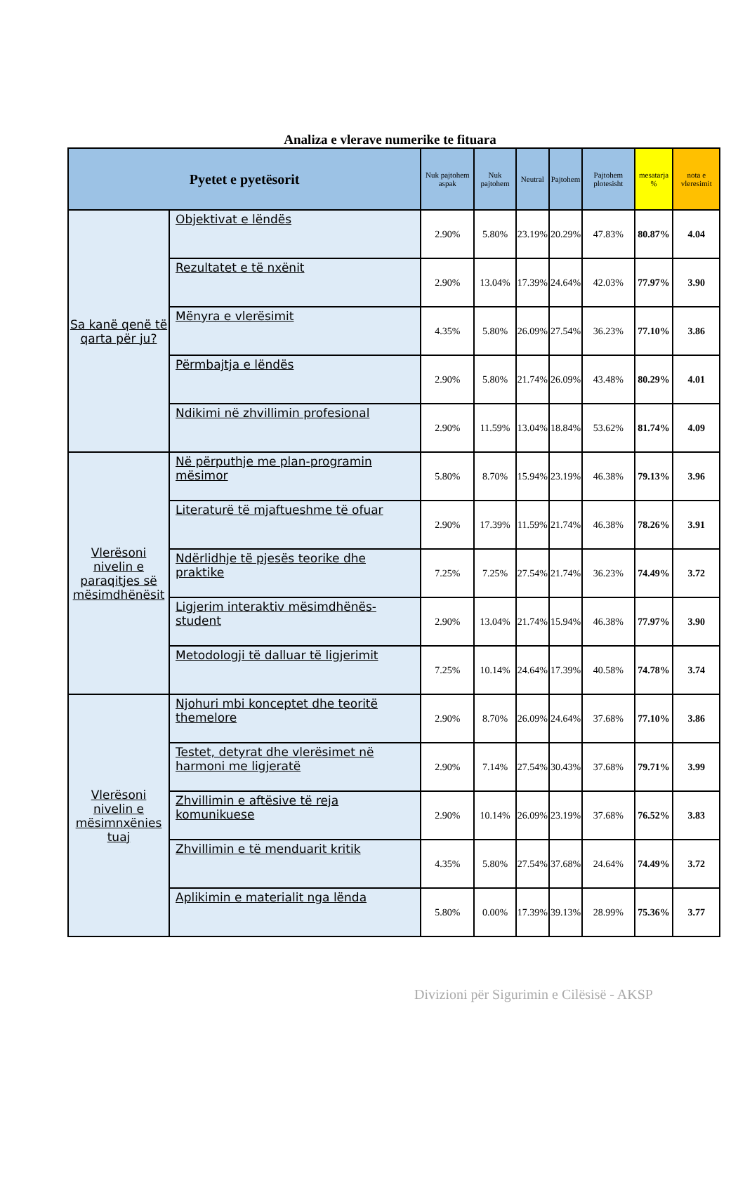Analiza e vlerave numerike te fituara
| Pyetet e pyetësorit | | Nuk pajtohem aspak | Nuk pajtohem | Neutral | Pajtohem | Pajtohem plotesisht | mesatarja % | nota e vleresimit |
| --- | --- | --- | --- | --- | --- | --- | --- | --- |
| Sa kanë qenë të qarta për ju? | Objektivat e lëndës | 2.90% | 5.80% | 23.19% | 20.29% | 47.83% | 80.87% | 4.04 |
| | Rezultatet e të nxënit | 2.90% | 13.04% | 17.39% | 24.64% | 42.03% | 77.97% | 3.90 |
| | Mënyra e vlerësimit | 4.35% | 5.80% | 26.09% | 27.54% | 36.23% | 77.10% | 3.86 |
| | Përmbajtja e lëndës | 2.90% | 5.80% | 21.74% | 26.09% | 43.48% | 80.29% | 4.01 |
| | Ndikimi në zhvillimin profesional | 2.90% | 11.59% | 13.04% | 18.84% | 53.62% | 81.74% | 4.09 |
| Vlerësoni nivelin e paraqitjes së mësimdhënësit | Në përputhje me plan-programin mësimor | 5.80% | 8.70% | 15.94% | 23.19% | 46.38% | 79.13% | 3.96 |
| | Literaturë të mjaftueshme të ofuar | 2.90% | 17.39% | 11.59% | 21.74% | 46.38% | 78.26% | 3.91 |
| | Ndërlidhje të pjesës teorike dhe praktike | 7.25% | 7.25% | 27.54% | 21.74% | 36.23% | 74.49% | 3.72 |
| | Ligjerim interaktiv mësimdhënës-student | 2.90% | 13.04% | 21.74% | 15.94% | 46.38% | 77.97% | 3.90 |
| | Metodologji të dalluar të ligjerimit | 7.25% | 10.14% | 24.64% | 17.39% | 40.58% | 74.78% | 3.74 |
| Vlerësoni nivelin e mësimnxënies tuaj | Njohuri mbi konceptet dhe teoritë themelore | 2.90% | 8.70% | 26.09% | 24.64% | 37.68% | 77.10% | 3.86 |
| | Testet, detyrat dhe vlerësimet në harmoni me ligjeratë | 2.90% | 7.14% | 27.54% | 30.43% | 37.68% | 79.71% | 3.99 |
| | Zhvillimin e aftësive të reja komunikuese | 2.90% | 10.14% | 26.09% | 23.19% | 37.68% | 76.52% | 3.83 |
| | Zhvillimin e të menduarit kritik | 4.35% | 5.80% | 27.54% | 37.68% | 24.64% | 74.49% | 3.72 |
| | Aplikimin e materialit nga lënda | 5.80% | 0.00% | 17.39% | 39.13% | 28.99% | 75.36% | 3.77 |
Divizioni për Sigurimin e Cilësisë - AKSP